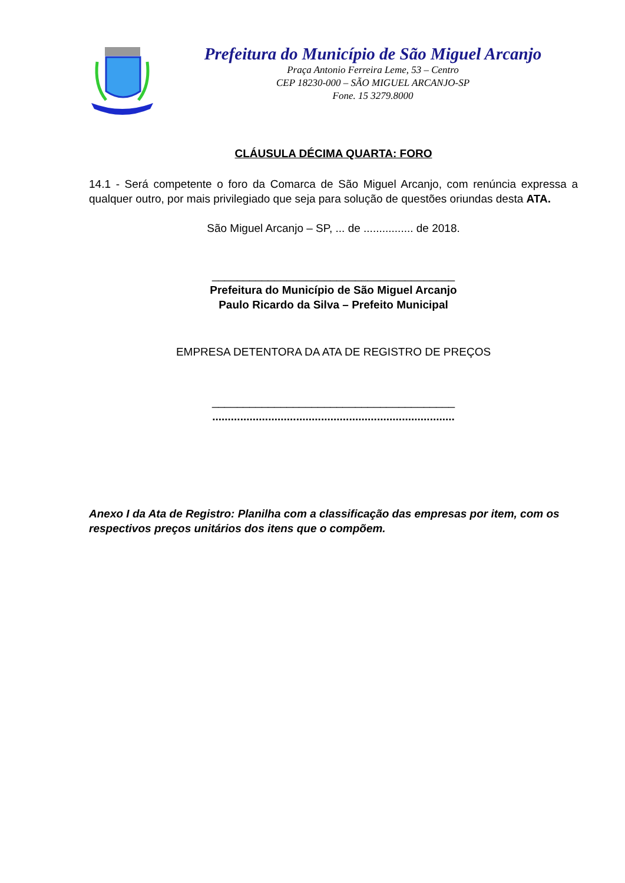Prefeitura do Município de São Miguel Arcanjo
Praça Antonio Ferreira Leme, 53 – Centro
CEP 18230-000 – SÃO MIGUEL ARCANJO-SP
Fone. 15 3279.8000
CLÁUSULA DÉCIMA QUARTA: FORO
14.1 - Será competente o foro da Comarca de São Miguel Arcanjo, com renúncia expressa a qualquer outro, por mais privilegiado que seja para solução de questões oriundas desta ATA.
São Miguel Arcanjo – SP, ... de ................ de 2018.
_______________________________________
Prefeitura do Município de São Miguel Arcanjo
Paulo Ricardo da Silva – Prefeito Municipal
EMPRESA DETENTORA DA ATA DE REGISTRO DE PREÇOS
_______________________________________
..............................................................................
Anexo I da Ata de Registro: Planilha com a classificação das empresas por item, com os respectivos preços unitários dos itens que o compõem.